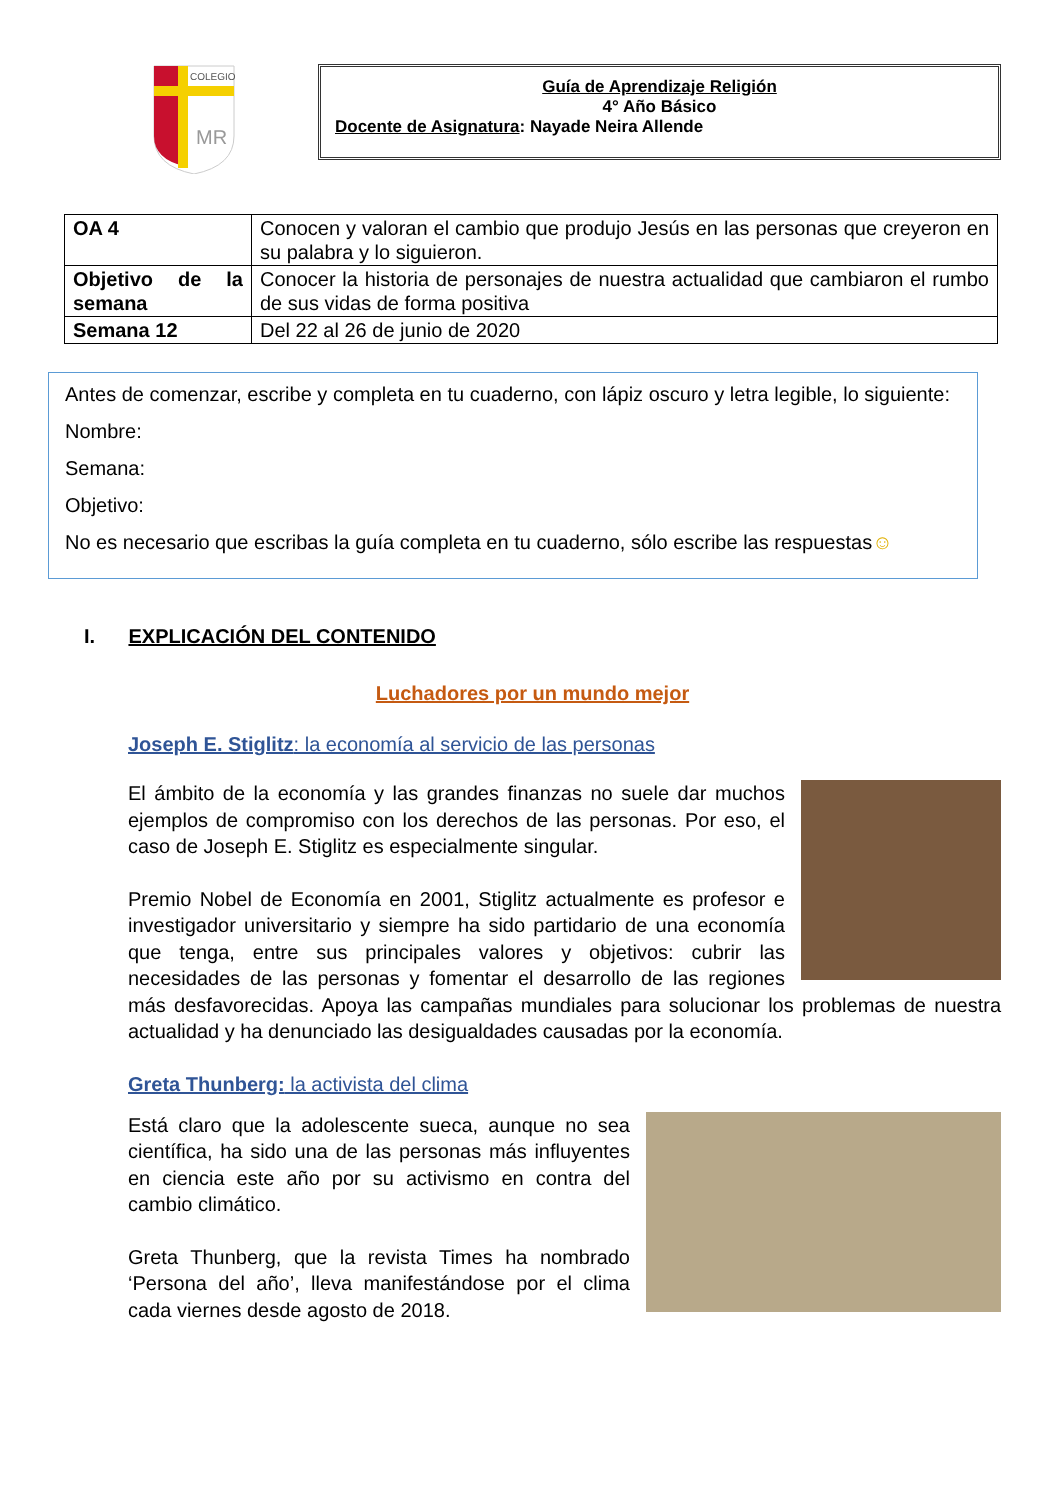COLEGIO
MR
Guía de Aprendizaje Religión
4° Año Básico
Docente de Asignatura: Nayade Neira Allende
| OA 4 | Conocen y valoran el cambio que produjo Jesús en las personas que creyeron en su palabra y lo siguieron. |
| Objetivo de la semana | Conocer la historia de personajes de nuestra actualidad que cambiaron el rumbo de sus vidas de forma positiva |
| Semana 12 | Del 22 al 26 de junio de 2020 |
Antes de comenzar, escribe y completa en tu cuaderno, con lápiz oscuro y letra legible, lo siguiente:
Nombre:
Semana:
Objetivo:
No es necesario que escribas la guía completa en tu cuaderno, sólo escribe las respuestas☺
I. EXPLICACIÓN DEL CONTENIDO
Luchadores por un mundo mejor
Joseph E. Stiglitz: la economía al servicio de las personas
El ámbito de la economía y las grandes finanzas no suele dar muchos ejemplos de compromiso con los derechos de las personas. Por eso, el caso de Joseph E. Stiglitz es especialmente singular.
Premio Nobel de Economía en 2001, Stiglitz actualmente es profesor e investigador universitario y siempre ha sido partidario de una economía que tenga, entre sus principales valores y objetivos: cubrir las necesidades de las personas y fomentar el desarrollo de las regiones más desfavorecidas. Apoya las campañas mundiales para solucionar los problemas de nuestra actualidad y ha denunciado las desigualdades causadas por la economía.
Greta Thunberg: la activista del clima
Está claro que la adolescente sueca, aunque no sea científica, ha sido una de las personas más influyentes en ciencia este año por su activismo en contra del cambio climático.
Greta Thunberg, que la revista Times ha nombrado ‘Persona del año’, lleva manifestándose por el clima cada viernes desde agosto de 2018.